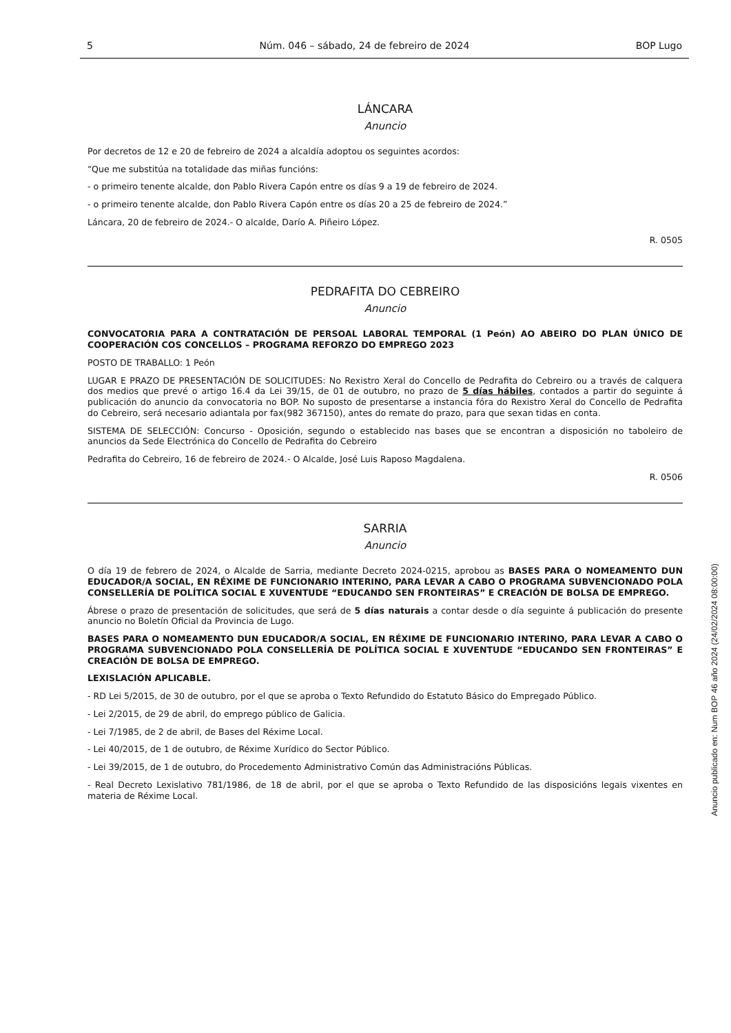5 Núm. 046 – sábado, 24 de febreiro de 2024 BOP Lugo
LÁNCARA
Anuncio
Por decretos de 12 e 20 de febreiro de 2024 a alcaldía adoptou os seguintes acordos:
“Que me substitúa na totalidade das miñas funcións:
- o primeiro tenente alcalde, don Pablo Rivera Capón entre os días 9 a 19 de febreiro de 2024.
- o primeiro tenente alcalde, don Pablo Rivera Capón entre os días 20 a 25 de febreiro de 2024.”
Láncara, 20 de febreiro de 2024.- O alcalde, Darío A. Piñeiro López.
R. 0505
PEDRAFITA DO CEBREIRO
Anuncio
CONVOCATORIA PARA A CONTRATACIÓN DE PERSOAL LABORAL TEMPORAL (1 Peón) AO ABEIRO DO PLAN ÚNICO DE COOPERACIÓN COS CONCELLOS – PROGRAMA REFORZO DO EMPREGO 2023
POSTO DE TRABALLO: 1 Peón
LUGAR E PRAZO DE PRESENTACIÓN DE SOLICITUDES: No Rexistro Xeral do Concello de Pedrafita do Cebreiro ou a través de calquera dos medios que prevé o artigo 16.4 da Lei 39/15, de 01 de outubro, no prazo de 5 días hábiles, contados a partir do seguinte á publicación do anuncio da convocatoria no BOP. No suposto de presentarse a instancia fóra do Rexistro Xeral do Concello de Pedrafita do Cebreiro, será necesario adiantala por fax(982 367150), antes do remate do prazo, para que sexan tidas en conta.
SISTEMA DE SELECCIÓN: Concurso - Oposición, segundo o establecido nas bases que se encontran a disposición no taboleiro de anuncios da Sede Electrónica do Concello de Pedrafita do Cebreiro
Pedrafita do Cebreiro, 16 de febreiro de 2024.- O Alcalde, José Luis Raposo Magdalena.
R. 0506
SARRIA
Anuncio
O día 19 de febrero de 2024, o Alcalde de Sarria, mediante Decreto 2024-0215, aprobou as BASES PARA O NOMEAMENTO DUN EDUCADOR/A SOCIAL, EN RÉXIME DE FUNCIONARIO INTERINO, PARA LEVAR A CABO O PROGRAMA SUBVENCIONADO POLA CONSELLERÍA DE POLÍTICA SOCIAL E XUVENTUDE “EDUCANDO SEN FRONTEIRAS” E CREACIÓN DE BOLSA DE EMPREGO.
Ábrese o prazo de presentación de solicitudes, que será de 5 días naturais a contar desde o día seguinte á publicación do presente anuncio no Boletín Oficial da Provincia de Lugo.
BASES PARA O NOMEAMENTO DUN EDUCADOR/A SOCIAL, EN RÉXIME DE FUNCIONARIO INTERINO, PARA LEVAR A CABO O PROGRAMA SUBVENCIONADO POLA CONSELLERÍA DE POLÍTICA SOCIAL E XUVENTUDE “EDUCANDO SEN FRONTEIRAS” E CREACIÓN DE BOLSA DE EMPREGO.
LEXISLACIÓN APLICABLE.
- RD Lei 5/2015, de 30 de outubro, por el que se aproba o Texto Refundido do Estatuto Básico do Empregado Público.
- Lei 2/2015, de 29 de abril, do emprego público de Galicia.
- Lei 7/1985, de 2 de abril, de Bases del Réxime Local.
- Lei 40/2015, de 1 de outubro, de Réxime Xurídico do Sector Público.
- Lei 39/2015, de 1 de outubro, do Procedemento Administrativo Común das Administracións Públicas.
- Real Decreto Lexislativo 781/1986, de 18 de abril, por el que se aproba o Texto Refundido de las disposicións legais vixentes en materia de Réxime Local.
Anuncio publicado en: Num BOP 46 año 2024 (24/02/2024 08:00:00)